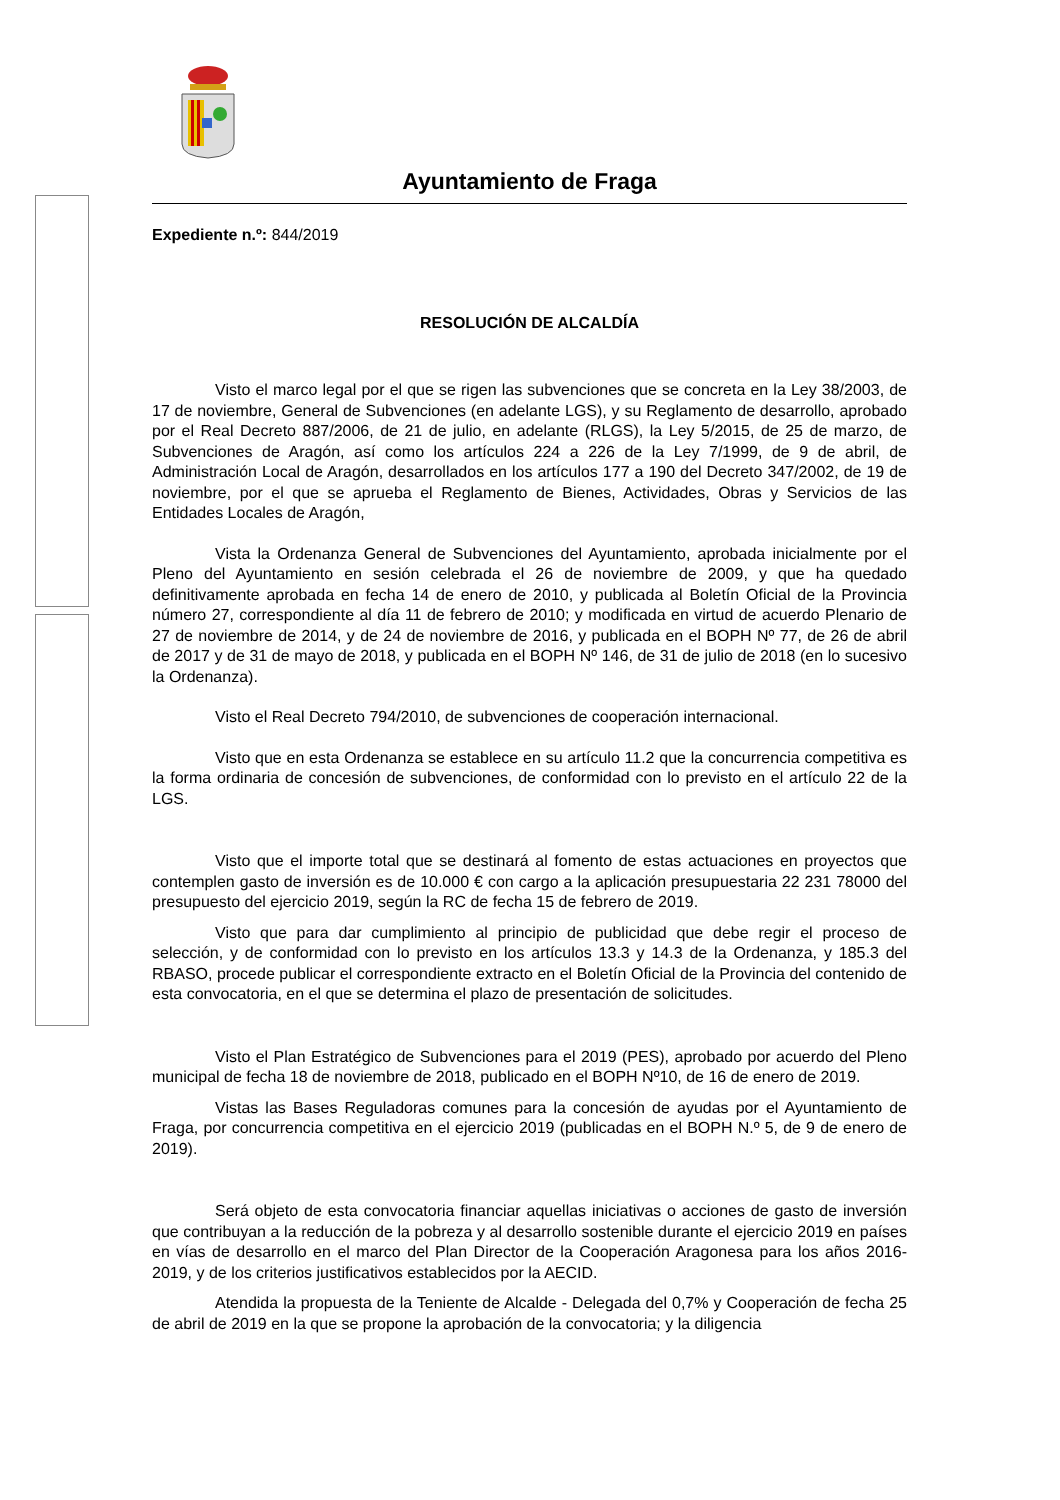Ayuntamiento de Fraga
Expediente n.º: 844/2019
RESOLUCIÓN DE ALCALDÍA
Visto el marco legal por el que se rigen las subvenciones que se concreta en la Ley 38/2003, de 17 de noviembre, General de Subvenciones (en adelante LGS), y su Reglamento de desarrollo, aprobado por el Real Decreto 887/2006, de 21 de julio, en adelante (RLGS), la Ley 5/2015, de 25 de marzo, de Subvenciones de Aragón, así como los artículos 224 a 226 de la Ley 7/1999, de 9 de abril, de Administración Local de Aragón, desarrollados en los artículos 177 a 190 del Decreto 347/2002, de 19 de noviembre, por el que se aprueba el Reglamento de Bienes, Actividades, Obras y Servicios de las Entidades Locales de Aragón,
Vista la Ordenanza General de Subvenciones del Ayuntamiento, aprobada inicialmente por el Pleno del Ayuntamiento en sesión celebrada el 26 de noviembre de 2009, y que ha quedado definitivamente aprobada en fecha 14 de enero de 2010, y publicada al Boletín Oficial de la Provincia número 27, correspondiente al día 11 de febrero de 2010; y modificada en virtud de acuerdo Plenario de 27 de noviembre de 2014, y de 24 de noviembre de 2016, y publicada en el BOPH Nº 77, de 26 de abril de 2017 y de 31 de mayo de 2018, y publicada en el BOPH Nº 146, de 31 de julio de 2018 (en lo sucesivo la Ordenanza).
Visto el Real Decreto 794/2010, de subvenciones de cooperación internacional.
Visto que en esta Ordenanza se establece en su artículo 11.2 que la concurrencia competitiva es la forma ordinaria de concesión de subvenciones, de conformidad con lo previsto en el artículo 22 de la LGS.
Visto que el importe total que se destinará al fomento de estas actuaciones en proyectos que contemplen gasto de inversión es de 10.000 € con cargo a la aplicación presupuestaria 22 231 78000 del presupuesto del ejercicio 2019, según la RC de fecha 15 de febrero de 2019.
Visto que para dar cumplimiento al principio de publicidad que debe regir el proceso de selección, y de conformidad con lo previsto en los artículos 13.3 y 14.3 de la Ordenanza, y 185.3 del RBASO, procede publicar el correspondiente extracto en el Boletín Oficial de la Provincia del contenido de esta convocatoria, en el que se determina el plazo de presentación de solicitudes.
Visto el Plan Estratégico de Subvenciones para el 2019 (PES), aprobado por acuerdo del Pleno municipal de fecha 18 de noviembre de 2018, publicado en el BOPH Nº10, de 16 de enero de 2019.
Vistas las Bases Reguladoras comunes para la concesión de ayudas por el Ayuntamiento de Fraga, por concurrencia competitiva en el ejercicio 2019 (publicadas en el BOPH N.º 5, de 9 de enero de 2019).
Será objeto de esta convocatoria financiar aquellas iniciativas o acciones de gasto de inversión que contribuyan a la reducción de la pobreza y al desarrollo sostenible durante el ejercicio 2019 en países en vías de desarrollo en el marco del Plan Director de la Cooperación Aragonesa para los años 2016-2019, y de los criterios justificativos establecidos por la AECID.
Atendida la propuesta de la Teniente de Alcalde - Delegada del 0,7% y Cooperación de fecha 25 de abril de 2019 en la que se propone la aprobación de la convocatoria; y la diligencia